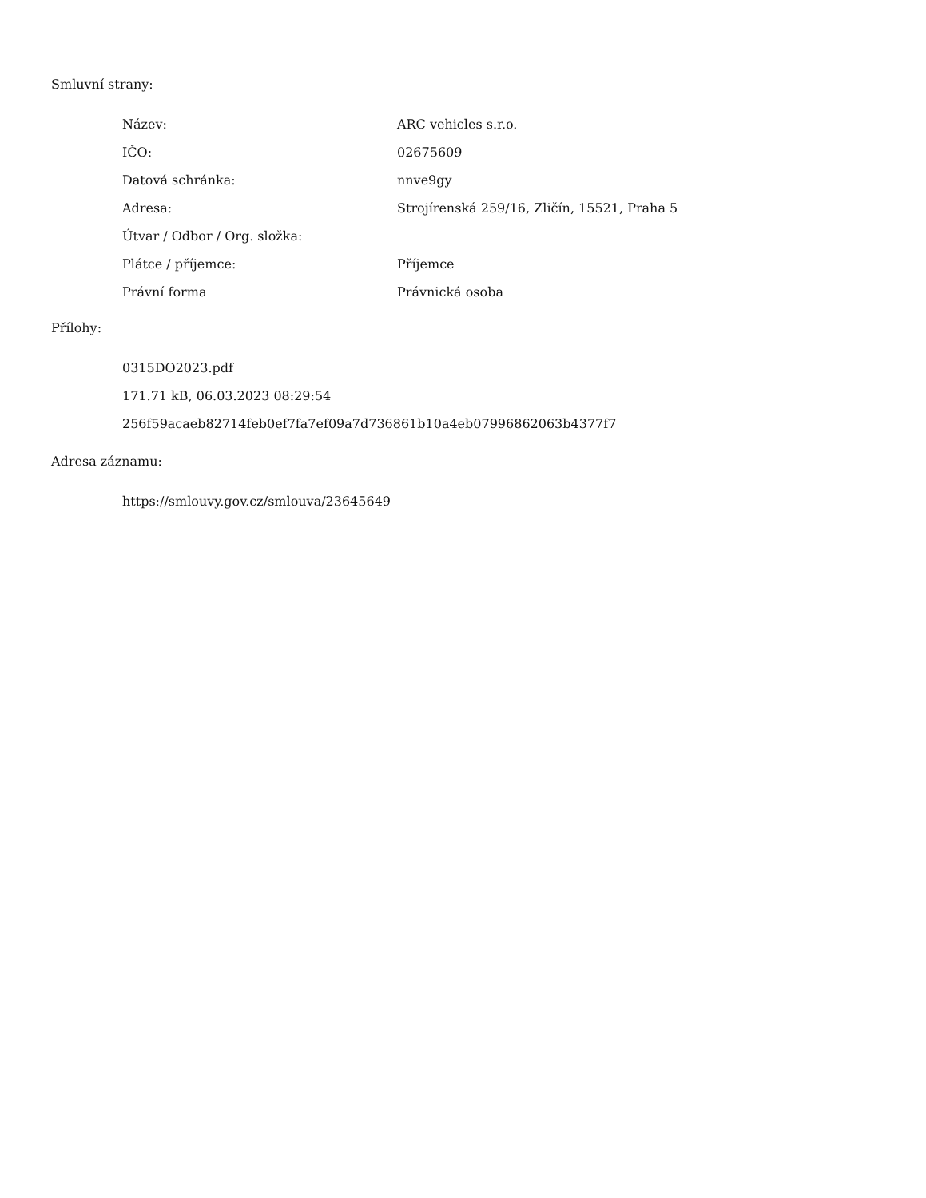Smluvní strany:
| Název: | ARC vehicles s.r.o. |
| IČO: | 02675609 |
| Datová schránka: | nnve9gy |
| Adresa: | Strojírenská 259/16, Zličín, 15521, Praha 5 |
| Útvar / Odbor / Org. složka: | |
| Plátce / příjemce: | Příjemce |
| Právní forma | Právnická osoba |
Přílohy:
0315DO2023.pdf
171.71 kB, 06.03.2023 08:29:54
256f59acaeb82714feb0ef7fa7ef09a7d736861b10a4eb07996862063b4377f7
Adresa záznamu:
https://smlouvy.gov.cz/smlouva/23645649